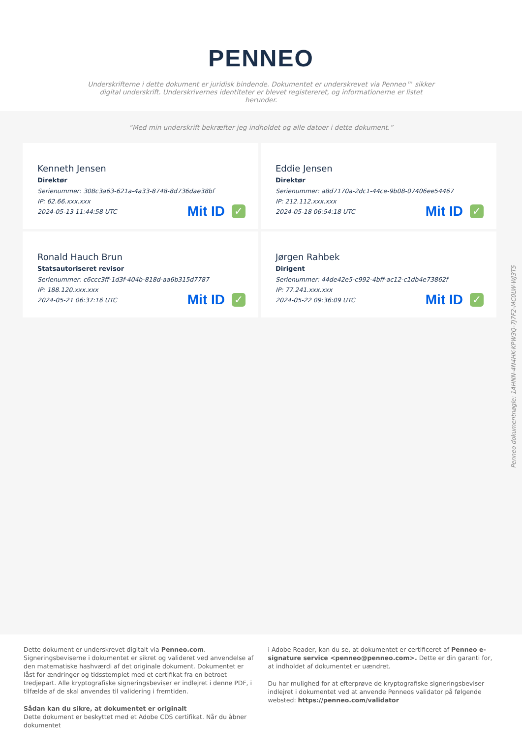PENNEO
Underskrifterne i dette dokument er juridisk bindende. Dokumentet er underskrevet via Penneo™ sikker digital underskrift. Underskrivernes identiteter er blevet registereret, og informationerne er listet herunder.
“Med min underskrift bekræfter jeg indholdet og alle datoer i dette dokument.”
Kenneth Jensen
Direktør
Serienummer: 308c3a63-621a-4a33-8748-8d736dae38bf
IP: 62.66.xxx.xxx
2024-05-13 11:44:58 UTC
Mit ID ✓
Eddie Jensen
Direktør
Serienummer: a8d7170a-2dc1-44ce-9b08-07406ee54467
IP: 212.112.xxx.xxx
2024-05-18 06:54:18 UTC
Mit ID ✓
Ronald Hauch Brun
Statsautoriseret revisor
Serienummer: c6ccc3ff-1d3f-404b-818d-aa6b315d7787
IP: 188.120.xxx.xxx
2024-05-21 06:37:16 UTC
Mit ID ✓
Jørgen Rahbek
Dirigent
Serienummer: 44de42e5-c992-4bff-ac12-c1db4e73862f
IP: 77.241.xxx.xxx
2024-05-22 09:36:09 UTC
Mit ID ✓
Penneo dokumentnøgle: 1AHNN-4N4HK-KPW3Q-7J7F2-MC0LW-WJ3T5
Dette dokument er underskrevet digitalt via Penneo.com. Signeringsbeviserne i dokumentet er sikret og valideret ved anvendelse af den matematiske hashværdi af det originale dokument. Dokumentet er låst for ændringer og tidsstemplet med et certifikat fra en betroet tredjepart. Alle kryptografiske signeringsbeviser er indlejret i denne PDF, i tilfælde af de skal anvendes til validering i fremtiden.
Sådan kan du sikre, at dokumentet er originalt
Dette dokument er beskyttet med et Adobe CDS certifikat. Når du åbner dokumentet
i Adobe Reader, kan du se, at dokumentet er certificeret af Penneo e-signature service <penneo@penneo.com>. Dette er din garanti for, at indholdet af dokumentet er uændret.
Du har mulighed for at efterprøve de kryptografiske signeringsbeviser indlejret i dokumentet ved at anvende Penneos validator på følgende websted: https://penneo.com/validator